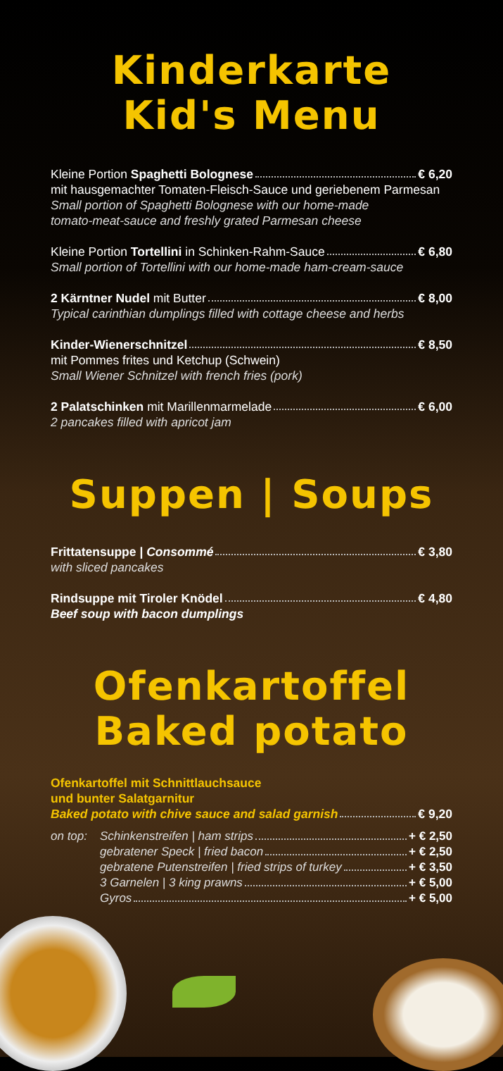Kinderkarte
Kid's Menu
Kleine Portion Spaghetti Bolognese € 6,20
mit hausgemachter Tomaten-Fleisch-Sauce und geriebenem Parmesan
Small portion of Spaghetti Bolognese with our home-made
tomato-meat-sauce and freshly grated Parmesan cheese
Kleine Portion Tortellini in Schinken-Rahm-Sauce € 6,80
Small portion of Tortellini with our home-made ham-cream-sauce
2 Kärntner Nudel mit Butter € 8,00
Typical carinthian dumplings filled with cottage cheese and herbs
Kinder-Wienerschnitzel € 8,50
mit Pommes frites und Ketchup (Schwein)
Small Wiener Schnitzel with french fries (pork)
2 Palatschinken mit Marillenmarmelade € 6,00
2 pancakes filled with apricot jam
Suppen | Soups
Frittatensuppe | Consommé € 3,80
with sliced pancakes
Rindsuppe mit Tiroler Knödel € 4,80
Beef soup with bacon dumplings
Ofenkartoffel
Baked potato
Ofenkartoffel mit Schnittlauchsauce
und bunter Salatgarnitur
Baked potato with chive sauce and salad garnish € 9,20
on top:
Schinkenstreifen | ham strips + € 2,50
gebratener Speck | fried bacon + € 2,50
gebratene Putenstreifen | fried strips of turkey + € 3,50
3 Garnelen | 3 king prawns + € 5,00
Gyros + € 5,00